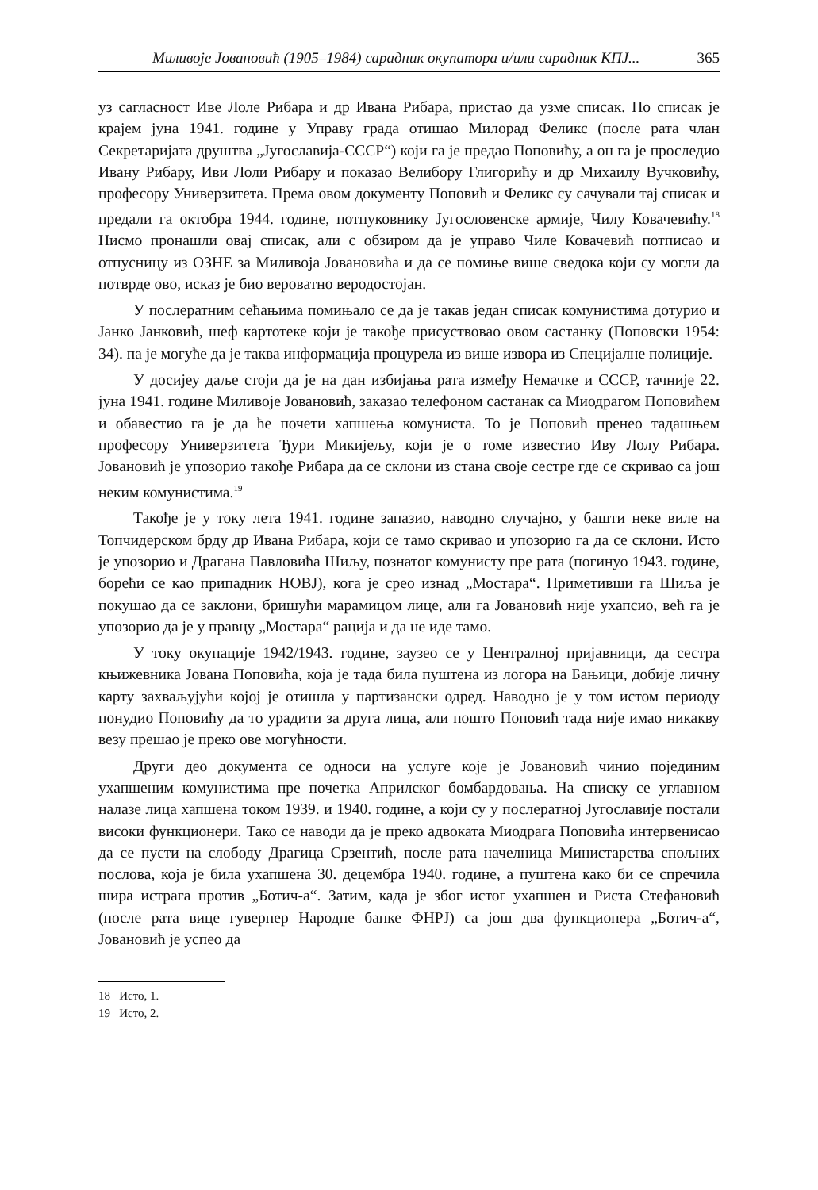Миливоје Јовановић (1905–1984) сарадник окупатора и/или сарадник КПЈ... 365
уз сагласност Иве Лоле Рибара и др Ивана Рибара, пристао да узме списак. По списак је крајем јуна 1941. године у Управу града отишао Милорад Феликс (после рата члан Секретаријата друштва „Југославија-СССР“) који га је предао Поповићу, а он га је проследио Ивану Рибару, Иви Лоли Рибару и показао Велибору Глигорићу и др Михаилу Вучковићу, професору Универзитета. Према овом документу Поповић и Феликс су сачували тај списак и предали га октобра 1944. године, потпуковнику Југословенске армије, Чилу Ковачевићу.<sup>18</sup> Нисмо пронашли овај списак, али с обзиром да је управо Чиле Ковачевић потписао и отпусницу из ОЗНЕ за Миливоја Јовановића и да се помиње више сведока који су могли да потврде ово, исказ је био вероватно веродостојан.
У послератним сећањима помињало се да је такав један списак комунистима дотурио и Јанко Јанковић, шеф картотеке који је такође присуствовао овом састанку (Поповски 1954: 34). па је могуће да је таква информација процурела из више извора из Специјалне полиције.
У досијеу даље стоји да је на дан избијања рата између Немачке и СССР, тачније 22. јуна 1941. године Миливоје Јовановић, заказао телефоном састанак са Миодрагом Поповићем и обавестио га је да ће почети хапшења комуниста. То је Поповић пренео тадашњем професору Универзитета Ђури Микијељу, који је о томе известио Иву Лолу Рибара. Јовановић је упозорио такође Рибара да се склони из стана своје сестре где се скривао са још неким комунистима.<sup>19</sup>
Такође је у току лета 1941. године запазио, наводно случајно, у башти неке виле на Топчидерском брду др Ивана Рибара, који се тамо скривао и упозорио га да се склони. Исто је упозорио и Драгана Павловића Шиљу, познатог комунисту пре рата (погинуо 1943. године, борећи се као припадник НОВЈ), кога је срео изнад „Мостара“. Приметивши га Шиља је покушао да се заклони, бришући марамицом лице, али га Јовановић није ухапсио, већ га је упозорио да је у правцу „Мостара“ рација и да не иде тамо.
У току окупације 1942/1943. године, заузео се у Централној пријавници, да сестра књижевника Јована Поповића, која је тада била пуштена из логора на Бањици, добије личну карту захваљујући којој је отишла у партизански одред. Наводно је у том истом периоду понудио Поповићу да то урадити за друга лица, али пошто Поповић тада није имао никакву везу прешао је преко ове могућности.
Други део документа се односи на услуге које је Јовановић чинио појединим ухапшеним комунистима пре почетка Априлског бомбардовања. На списку се углавном налазе лица хапшена током 1939. и 1940. године, а који су у послератној Југославије постали високи функционери. Тако се наводи да је преко адвоката Миодрага Поповића интервенисао да се пусти на слободу Драгица Срзентић, после рата начелница Министарства спољних послова, која је била ухапшена 30. децембра 1940. године, а пуштена како би се спречила шира истрага против „Ботич-а“. Затим, када је због истог ухапшен и Риста Стефановић (после рата вице гувернер Народне банке ФНРЈ) са још два функционера „Ботич-а“, Јовановић је успео да
18 Исто, 1.
19 Исто, 2.